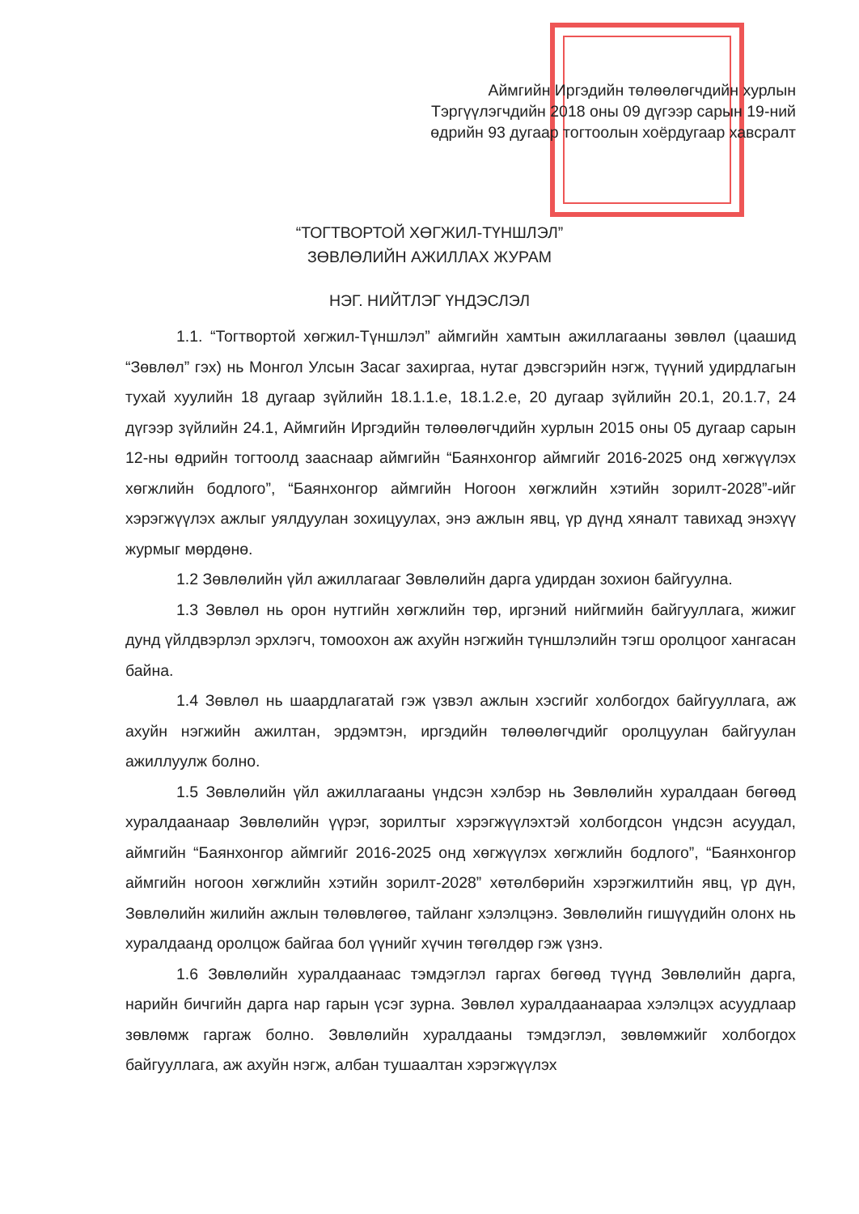Аймгийн Иргэдийн төлөөлөгчдийн хурлын
Тэргүүлэгчдийн 2018 оны 09 дүгээр сарын 19-ний
өдрийн 93 дугаар тогтоолын хоёрдугаар хавсралт
“ТОГТВОРТОЙ ХӨГЖИЛ-ТҮНШЛЭЛ”
ЗӨВЛӨЛИЙН АЖИЛЛАХ ЖУРАМ
НЭГ. НИЙТЛЭГ ҮНДЭСЛЭЛ
1.1. “Тогтвортой хөгжил-Түншлэл” аймгийн хамтын ажиллагааны зөвлөл (цаашид “Зөвлөл” гэх) нь Монгол Улсын Засаг захиргаа, нутаг дэвсгэрийн нэгж, түүний удирдлагын тухай хуулийн 18 дугаар зүйлийн 18.1.1.е, 18.1.2.е, 20 дугаар зүйлийн 20.1, 20.1.7, 24 дүгээр зүйлийн 24.1, Аймгийн Иргэдийн төлөөлөгчдийн хурлын 2015 оны 05 дугаар сарын 12-ны өдрийн тогтоолд зааснаар аймгийн “Баянхонгор аймгийг 2016-2025 онд хөгжүүлэх хөгжлийн бодлого”, “Баянхонгор аймгийн Ногоон хөгжлийн хэтийн зорилт-2028”-ийг хэрэгжүүлэх ажлыг уялдуулан зохицуулах, энэ ажлын явц, үр дүнд хяналт тавихад энэхүү журмыг мөрдөнө.
1.2 Зөвлөлийн үйл ажиллагааг Зөвлөлийн дарга удирдан зохион байгуулна.
1.3 Зөвлөл нь орон нутгийн хөгжлийн төр, иргэний нийгмийн байгууллага, жижиг дунд үйлдвэрлэл эрхлэгч, томоохон аж ахуйн нэгжийн түншлэлийн тэгш оролцоог хангасан байна.
1.4 Зөвлөл нь шаардлагатай гэж үзвэл ажлын хэсгийг холбогдох байгууллага, аж ахуйн нэгжийн ажилтан, эрдэмтэн, иргэдийн төлөөлөгчдийг оролцуулан байгуулан ажиллуулж болно.
1.5 Зөвлөлийн үйл ажиллагааны үндсэн хэлбэр нь Зөвлөлийн хуралдаан бөгөөд хуралдаанаар Зөвлөлийн үүрэг, зорилтыг хэрэгжүүлэхтэй холбогдсон үндсэн асуудал, аймгийн “Баянхонгор аймгийг 2016-2025 онд хөгжүүлэх хөгжлийн бодлого”, “Баянхонгор аймгийн ногоон хөгжлийн хэтийн зорилт-2028” хөтөлбөрийн хэрэгжилтийн явц, үр дүн, Зөвлөлийн жилийн ажлын төлөвлөгөө, тайланг хэлэлцэнэ. Зөвлөлийн гишүүдийн олонх нь хуралдаанд оролцож байгаа бол үүнийг хүчин төгөлдөр гэж үзнэ.
1.6 Зөвлөлийн хуралдаанаас тэмдэглэл гаргах бөгөөд түүнд Зөвлөлийн дарга, нарийн бичгийн дарга нар гарын үсэг зурна. Зөвлөл хуралдаанаараа хэлэлцэх асуудлаар зөвлөмж гаргаж болно. Зөвлөлийн хуралдааны тэмдэглэл, зөвлөмжийг холбогдох байгууллага, аж ахуйн нэгж, албан тушаалтан хэрэгжүүлэх